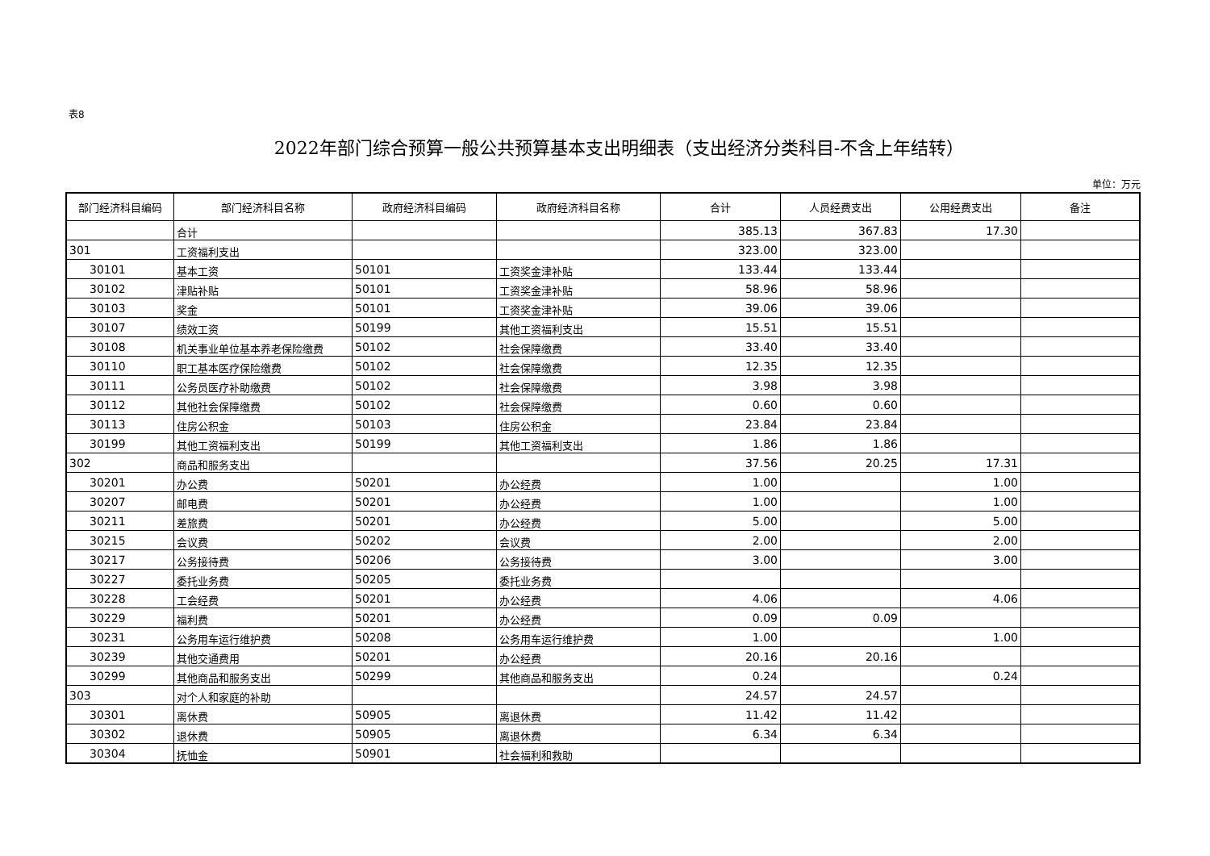表8
2022年部门综合预算一般公共预算基本支出明细表（支出经济分类科目-不含上年结转）
单位：万元
| 部门经济科目编码 | 部门经济科目名称 | 政府经济科目编码 | 政府经济科目名称 | 合计 | 人员经费支出 | 公用经费支出 | 备注 |
| --- | --- | --- | --- | --- | --- | --- | --- |
| | 合计 | | | 385.13 | 367.83 | 17.30 | |
| 301 | 工资福利支出 | | | 323.00 | 323.00 | | |
| 30101 | 基本工资 | 50101 | 工资奖金津补贴 | 133.44 | 133.44 | | |
| 30102 | 津贴补贴 | 50101 | 工资奖金津补贴 | 58.96 | 58.96 | | |
| 30103 | 奖金 | 50101 | 工资奖金津补贴 | 39.06 | 39.06 | | |
| 30107 | 绩效工资 | 50199 | 其他工资福利支出 | 15.51 | 15.51 | | |
| 30108 | 机关事业单位基本养老保险缴费 | 50102 | 社会保障缴费 | 33.40 | 33.40 | | |
| 30110 | 职工基本医疗保险缴费 | 50102 | 社会保障缴费 | 12.35 | 12.35 | | |
| 30111 | 公务员医疗补助缴费 | 50102 | 社会保障缴费 | 3.98 | 3.98 | | |
| 30112 | 其他社会保障缴费 | 50102 | 社会保障缴费 | 0.60 | 0.60 | | |
| 30113 | 住房公积金 | 50103 | 住房公积金 | 23.84 | 23.84 | | |
| 30199 | 其他工资福利支出 | 50199 | 其他工资福利支出 | 1.86 | 1.86 | | |
| 302 | 商品和服务支出 | | | 37.56 | 20.25 | 17.31 | |
| 30201 | 办公费 | 50201 | 办公经费 | 1.00 | | 1.00 | |
| 30207 | 邮电费 | 50201 | 办公经费 | 1.00 | | 1.00 | |
| 30211 | 差旅费 | 50201 | 办公经费 | 5.00 | | 5.00 | |
| 30215 | 会议费 | 50202 | 会议费 | 2.00 | | 2.00 | |
| 30217 | 公务接待费 | 50206 | 公务接待费 | 3.00 | | 3.00 | |
| 30227 | 委托业务费 | 50205 | 委托业务费 | | | | |
| 30228 | 工会经费 | 50201 | 办公经费 | 4.06 | | 4.06 | |
| 30229 | 福利费 | 50201 | 办公经费 | 0.09 | 0.09 | | |
| 30231 | 公务用车运行维护费 | 50208 | 公务用车运行维护费 | 1.00 | | 1.00 | |
| 30239 | 其他交通费用 | 50201 | 办公经费 | 20.16 | 20.16 | | |
| 30299 | 其他商品和服务支出 | 50299 | 其他商品和服务支出 | 0.24 | | 0.24 | |
| 303 | 对个人和家庭的补助 | | | 24.57 | 24.57 | | |
| 30301 | 离休费 | 50905 | 离退休费 | 11.42 | 11.42 | | |
| 30302 | 退休费 | 50905 | 离退休费 | 6.34 | 6.34 | | |
| 30304 | 抚恤金 | 50901 | 社会福利和救助 | | | | |